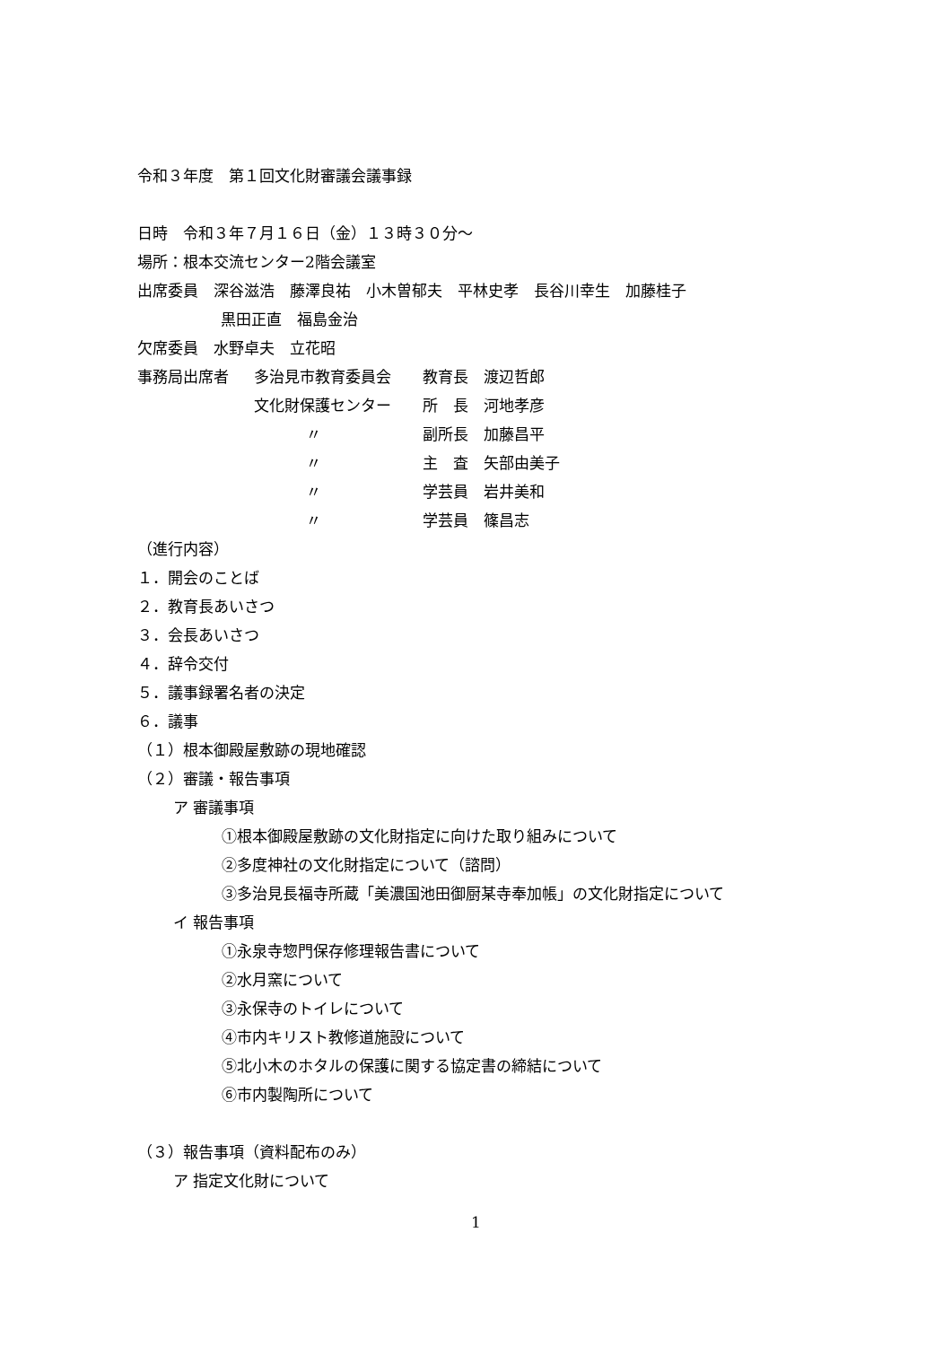令和３年度　第１回文化財審議会議事録
日時　令和３年７月１６日（金）１３時３０分～
場所：根本交流センター2階会議室
出席委員　深谷滋浩　藤澤良祐　小木曽郁夫　平林史孝　長谷川幸生　加藤桂子
黒田正直　福島金治
欠席委員　水野卓夫　立花昭
| 事務局出席者 | 多治見市教育委員会 | 教育長 渡辺哲郎 |
| | 文化財保護センター | 所 長 河地孝彦 |
| | 〃 | 副所長 加藤昌平 |
| | 〃 | 主 査 矢部由美子 |
| | 〃 | 学芸員 岩井美和 |
| | 〃 | 学芸員 篠昌志 |
（進行内容）
１．開会のことば
２．教育長あいさつ
３．会長あいさつ
４．辞令交付
５．議事録署名者の決定
６．議事
（１）根本御殿屋敷跡の現地確認
（２）審議・報告事項
ア 審議事項
①根本御殿屋敷跡の文化財指定に向けた取り組みについて
②多度神社の文化財指定について（諮問）
③多治見長福寺所蔵「美濃国池田御厨某寺奉加帳」の文化財指定について
イ 報告事項
①永泉寺惣門保存修理報告書について
②水月窯について
③永保寺のトイレについて
④市内キリスト教修道施設について
⑤北小木のホタルの保護に関する協定書の締結について
⑥市内製陶所について
（３）報告事項（資料配布のみ）
ア 指定文化財について
1